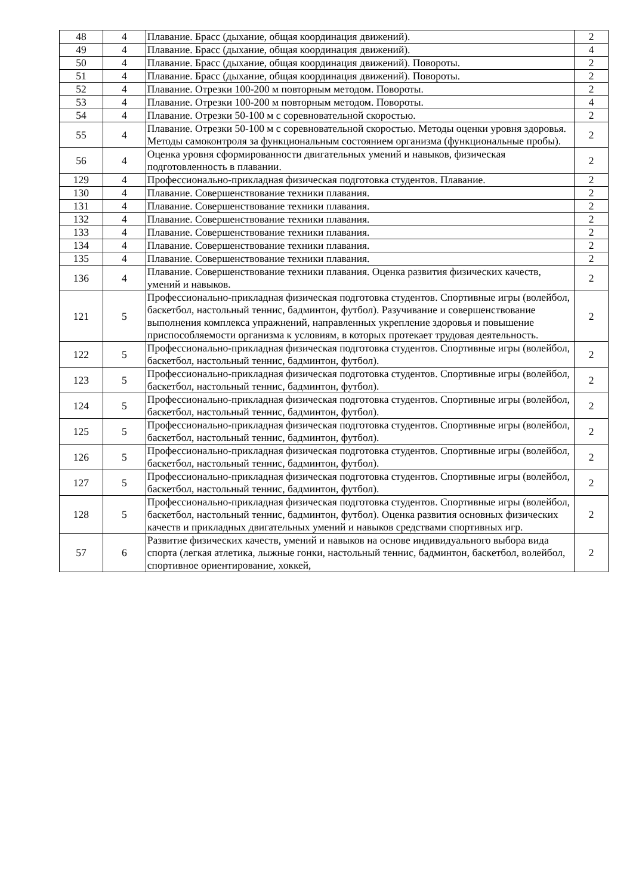| 48 | 4 | Плавание. Брасс (дыхание, общая координация движений). | 2 |
| 49 | 4 | Плавание. Брасс (дыхание, общая координация движений). | 4 |
| 50 | 4 | Плавание. Брасс (дыхание, общая координация движений). Повороты. | 2 |
| 51 | 4 | Плавание. Брасс (дыхание, общая координация движений). Повороты. | 2 |
| 52 | 4 | Плавание. Отрезки 100-200 м повторным методом. Повороты. | 2 |
| 53 | 4 | Плавание. Отрезки 100-200 м повторным методом. Повороты. | 4 |
| 54 | 4 | Плавание. Отрезки 50-100 м с соревновательной скоростью. | 2 |
| 55 | 4 | Плавание. Отрезки 50-100 м с соревновательной скоростью. Методы оценки уровня здоровья. Методы самоконтроля за функциональным состоянием организма (функциональные пробы). | 2 |
| 56 | 4 | Оценка уровня сформированности двигательных умений и навыков, физическая подготовленность в плавании. | 2 |
| 129 | 4 | Профессионально-прикладная физическая подготовка студентов. Плавание. | 2 |
| 130 | 4 | Плавание. Совершенствование техники плавания. | 2 |
| 131 | 4 | Плавание. Совершенствование техники плавания. | 2 |
| 132 | 4 | Плавание. Совершенствование техники плавания. | 2 |
| 133 | 4 | Плавание. Совершенствование техники плавания. | 2 |
| 134 | 4 | Плавание. Совершенствование техники плавания. | 2 |
| 135 | 4 | Плавание. Совершенствование техники плавания. | 2 |
| 136 | 4 | Плавание. Совершенствование техники плавания. Оценка развития физических качеств, умений и навыков. | 2 |
| 121 | 5 | Профессионально-прикладная физическая подготовка студентов. Спортивные игры (волейбол, баскетбол, настольный теннис, бадминтон, футбол). Разучивание и совершенствование выполнения комплекса упражнений, направленных укрепление здоровья и повышение приспособляемости организма к условиям, в которых протекает трудовая деятельность. | 2 |
| 122 | 5 | Профессионально-прикладная физическая подготовка студентов. Спортивные игры (волейбол, баскетбол, настольный теннис, бадминтон, футбол). | 2 |
| 123 | 5 | Профессионально-прикладная физическая подготовка студентов. Спортивные игры (волейбол, баскетбол, настольный теннис, бадминтон, футбол). | 2 |
| 124 | 5 | Профессионально-прикладная физическая подготовка студентов. Спортивные игры (волейбол, баскетбол, настольный теннис, бадминтон, футбол). | 2 |
| 125 | 5 | Профессионально-прикладная физическая подготовка студентов. Спортивные игры (волейбол, баскетбол, настольный теннис, бадминтон, футбол). | 2 |
| 126 | 5 | Профессионально-прикладная физическая подготовка студентов. Спортивные игры (волейбол, баскетбол, настольный теннис, бадминтон, футбол). | 2 |
| 127 | 5 | Профессионально-прикладная физическая подготовка студентов. Спортивные игры (волейбол, баскетбол, настольный теннис, бадминтон, футбол). | 2 |
| 128 | 5 | Профессионально-прикладная физическая подготовка студентов. Спортивные игры (волейбол, баскетбол, настольный теннис, бадминтон, футбол). Оценка развития основных физических качеств и прикладных двигательных умений и навыков средствами спортивных игр. | 2 |
| 57 | 6 | Развитие физических качеств, умений и навыков на основе индивидуального выбора вида спорта (легкая атлетика, лыжные гонки, настольный теннис, бадминтон, баскетбол, волейбол, спортивное ориентирование, хоккей, | 2 |